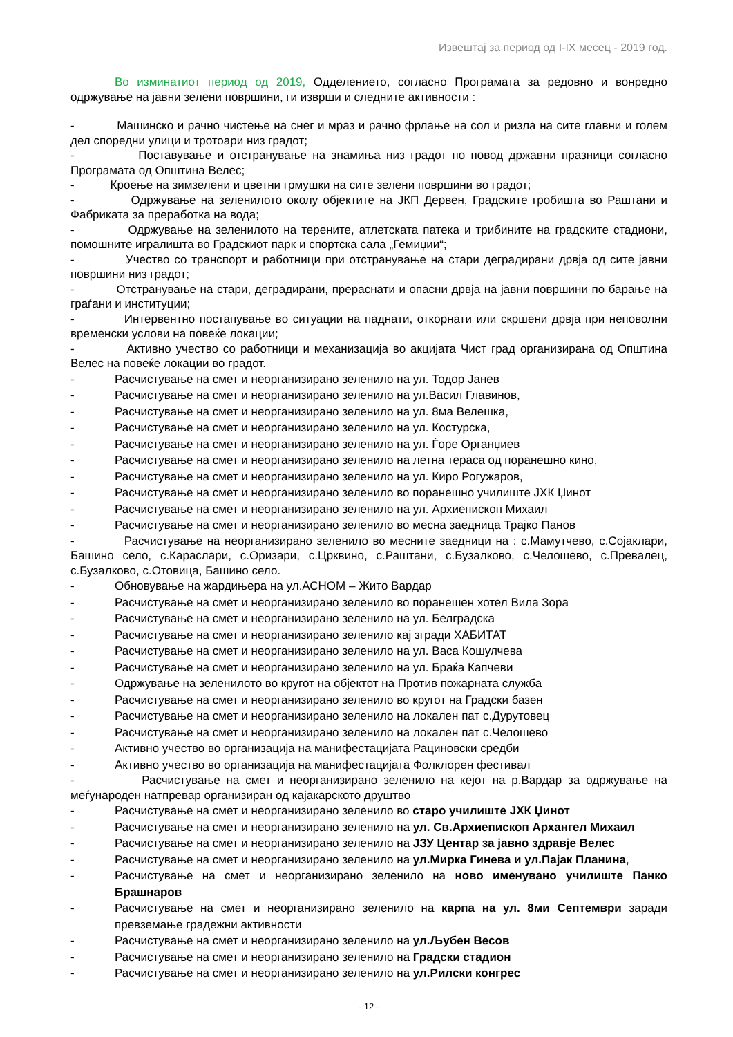Извештај за период од I-IX месец - 2019 год.
Во изминатиот период од 2019, Одделението, согласно Програмата за редовно и вонредно одржување на јавни зелени површини, ги изврши и следните активности :
- Машинско и рачно чистење на снег и мраз и рачно фрлање на сол и ризла на сите главни и голем дел споредни улици и тротоари низ градот;
- Поставување и отстранување на знамиња низ градот по повод државни празници согласно Програмата од Општина Велес;
- Кроење на зимзелени и цветни грмушки на сите зелени површини во градот;
- Одржување на зеленилото околу објектите на ЈКП Дервен, Градските гробишта во Раштани и Фабриката за преработка на вода;
- Одржување на зеленилото на терените, атлетската патека и трибините на градските стадиони, помошните игралишта во Градскиот парк и спортска сала „Гемиџии“;
- Учество со транспорт и работници при отстранување на стари деградирани дрвја од сите јавни површини низ градот;
- Отстранување на стари, деградирани, прераснати и опасни дрвја на јавни површини по барање на граѓани и институции;
- Интервентно постапување во ситуации на паднати, откорнати или скршени дрвја при неповолни временски услови на повеќе локации;
- Активно учество со работници и механизација во акцијата Чист град организирана од Општина Велес на повеќе локации во градот.
- Расчистување на смет и неорганизирано зеленило на ул. Тодор Јанев
- Расчистување на смет и неорганизирано зеленило на ул.Васил Главинов,
- Расчистување на смет и неорганизирано зеленило на ул. 8ма Велешка,
- Расчистување на смет и неорганизирано зеленило на ул. Костурска,
- Расчистување на смет и неорганизирано зеленило на ул. Ѓоре Органџиев
- Расчистување на смет и неорганизирано зеленило на летна тераса од поранешно кино,
- Расчистување на смет и неорганизирано зеленило на ул. Киро Рогужаров,
- Расчистување на смет и неорганизирано зеленило во поранешно училиште ЈХК Џинот
- Расчистување на смет и неорганизирано зеленило на ул. Архиепископ Михаил
- Расчистување на смет и неорганизирано зеленило во месна заедница Трајко Панов
- Расчистување на неорганизирано зеленило во месните заедници на : с.Мамутчево, с.Сојаклари, Башино село, с.Караслари, с.Оризари, с.Црквино, с.Раштани, с.Бузалково, с.Челошево, с.Превалец, с.Бузалково, с.Отовица, Башино село.
- Обновување на жардињера на ул.АСНОМ – Жито Вардар
- Расчистување на смет и неорганизирано зеленило во поранешен хотел Вила Зора
- Расчистување на смет и неорганизирано зеленило на ул. Белградска
- Расчистување на смет и неорганизирано зеленило кај згради ХАБИТАТ
- Расчистување на смет и неорганизирано зеленило на ул. Васа Кошулчева
- Расчистување на смет и неорганизирано зеленило на ул. Браќа Капчеви
- Одржување на зеленилото во кругот на објектот на Против пожарната служба
- Расчистување на смет и неорганизирано зеленило во кругот на Градски базен
- Расчистување на смет и неорганизирано зеленило на локален пат с.Дурутовец
- Расчистување на смет и неорганизирано зеленило на локален пат с.Челошево
- Активно учество во организација на манифестацијата Рациновски средби
- Активно учество во организација на манифестацијата Фолклорен фестивал
- Расчистување на смет и неорганизирано зеленило на кејот на р.Вардар за одржување на меѓународен натпревар организиран од кајакарското друштво
- Расчистување на смет и неорганизирано зеленило во старо училиште ЈХК Џинот
- Расчистување на смет и неорганизирано зеленило на ул. Св.Архиепископ Архангел Михаил
- Расчистување на смет и неорганизирано зеленило на ЈЗУ Центар за јавно здравје Велес
- Расчистување на смет и неорганизирано зеленило на ул.Мирка Гинева и ул.Пајак Планина,
- Расчистување на смет и неорганизирано зеленило на ново именувано училиште Панко Брашнаров
- Расчистување на смет и неорганизирано зеленило на карпа на ул. 8ми Септември заради превземање градежни активности
- Расчистување на смет и неорганизирано зеленило на ул.Љубен Весов
- Расчистување на смет и неорганизирано зеленило на Градски стадион
- Расчистување на смет и неорганизирано зеленило на ул.Рилски конгрес
- 12 -